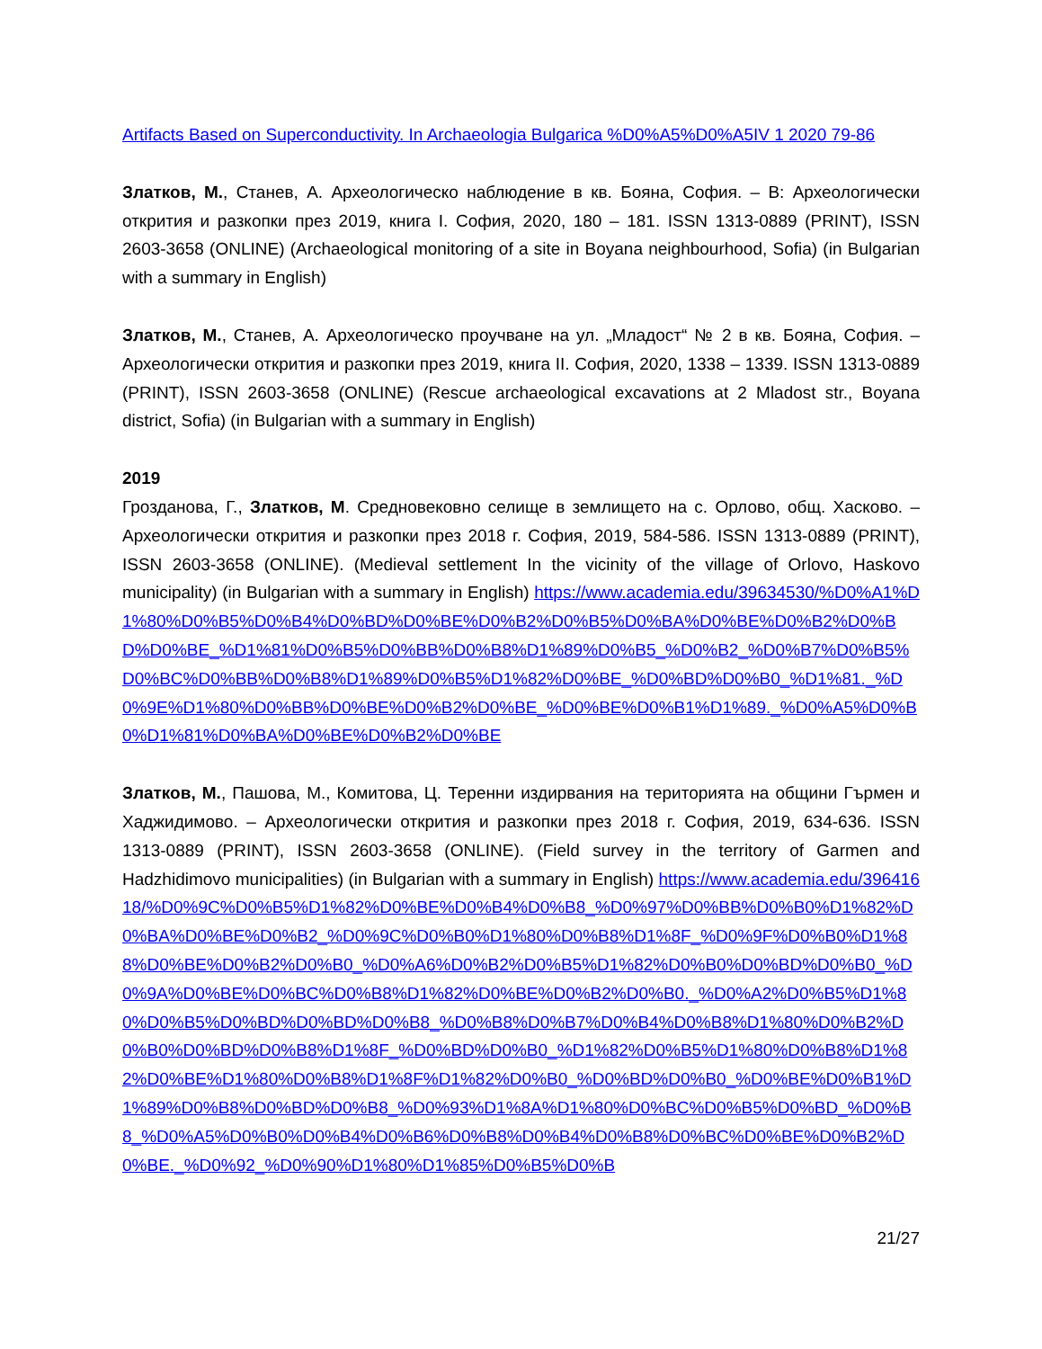Artifacts Based on Superconductivity. In Archaeologia Bulgarica %D0%A5%D0%A5IV 1 2020 79-86
Златков, М., Станев, А. Археологическо наблюдение в кв. Бояна, София. – В: Археологически открития и разкопки през 2019, книга I. София, 2020, 180 – 181. ISSN 1313-0889 (PRINT), ISSN 2603-3658 (ONLINE) (Archaeological monitoring of a site in Boyana neighbourhood, Sofia) (in Bulgarian with a summary in English)
Златков, М., Станев, А. Археологическо проучване на ул. „Младост“ № 2 в кв. Бояна, София. – Археологически открития и разкопки през 2019, книга II. София, 2020, 1338 – 1339. ISSN 1313-0889 (PRINT), ISSN 2603-3658 (ONLINE) (Rescue archaeological excavations at 2 Mladost str., Boyana district, Sofia) (in Bulgarian with a summary in English)
2019
Грозданова, Г., Златков, М. Средновековно селище в землището на с. Орлово, общ. Хасково. – Археологически открития и разкопки през 2018 г. София, 2019, 584-586. ISSN 1313-0889 (PRINT), ISSN 2603-3658 (ONLINE). (Medieval settlement In the vicinity of the village of Orlovo, Haskovo municipality) (in Bulgarian with a summary in English) https://www.academia.edu/39634530/%D0%A1%D1%80%D0%B5%D0%B4%D0%BD%D0%BE%D0%B2%D0%B5%D0%BA%D0%BE%D0%B2%D0%BD%D0%BE_%D1%81%D0%B5%D0%BB%D0%B8%D1%89%D0%B5_%D0%B2_%D0%B7%D0%B5%D0%BC%D0%BB%D0%B8%D1%89%D0%B5%D1%82%D0%BE_%D0%BD%D0%B0_%D1%81._%D0%9E%D1%80%D0%BB%D0%BE%D0%B2%D0%BE_%D0%BE%D0%B1%D1%89._%D0%A5%D0%B0%D1%81%D0%BA%D0%BE%D0%B2%D0%BE
Златков, М., Пашова, М., Комитова, Ц. Теренни издирвания на територията на общини Гърмен и Хаджидимово. – Археологически открития и разкопки през 2018 г. София, 2019, 634-636. ISSN 1313-0889 (PRINT), ISSN 2603-3658 (ONLINE). (Field survey in the territory of Garmen and Hadzhidimovo municipalities) (in Bulgarian with a summary in English) https://www.academia.edu/39641618/%D0%9C%D0%B5%D1%82%D0%BE%D0%B4%D0%B8_%D0%97%D0%BB%D0%B0%D1%82%D0%BA%D0%BE%D0%B2_%D0%9C%D0%B0%D1%80%D0%B8%D1%8F_%D0%9F%D0%B0%D1%88%D0%BE%D0%B2%D0%B0_%D0%A6%D0%B2%D0%B5%D1%82%D0%B0%D0%BD%D0%B0_%D0%9A%D0%BE%D0%BC%D0%B8%D1%82%D0%BE%D0%B2%D0%B0._%D0%A2%D0%B5%D1%80%D0%B5%D0%BD%D0%BD%D0%B8_%D0%B8%D0%B7%D0%B4%D0%B8%D1%80%D0%B2%D0%B0%D0%BD%D0%B8%D1%8F_%D0%BD%D0%B0_%D1%82%D0%B5%D1%80%D0%B8%D1%82%D0%BE%D1%80%D0%B8%D1%8F%D1%82%D0%B0_%D0%BD%D0%B0_%D0%BE%D0%B1%D1%89%D0%B8%D0%BD%D0%B8_%D0%93%D1%8A%D1%80%D0%BC%D0%B5%D0%BD_%D0%B8_%D0%A5%D0%B0%D0%B4%D0%B6%D0%B8%D0%B4%D0%B8%D0%BC%D0%BE%D0%B2%D0%BE._%D0%92_%D0%90%D1%80%D1%85%D0%B5%D0%B
21/27